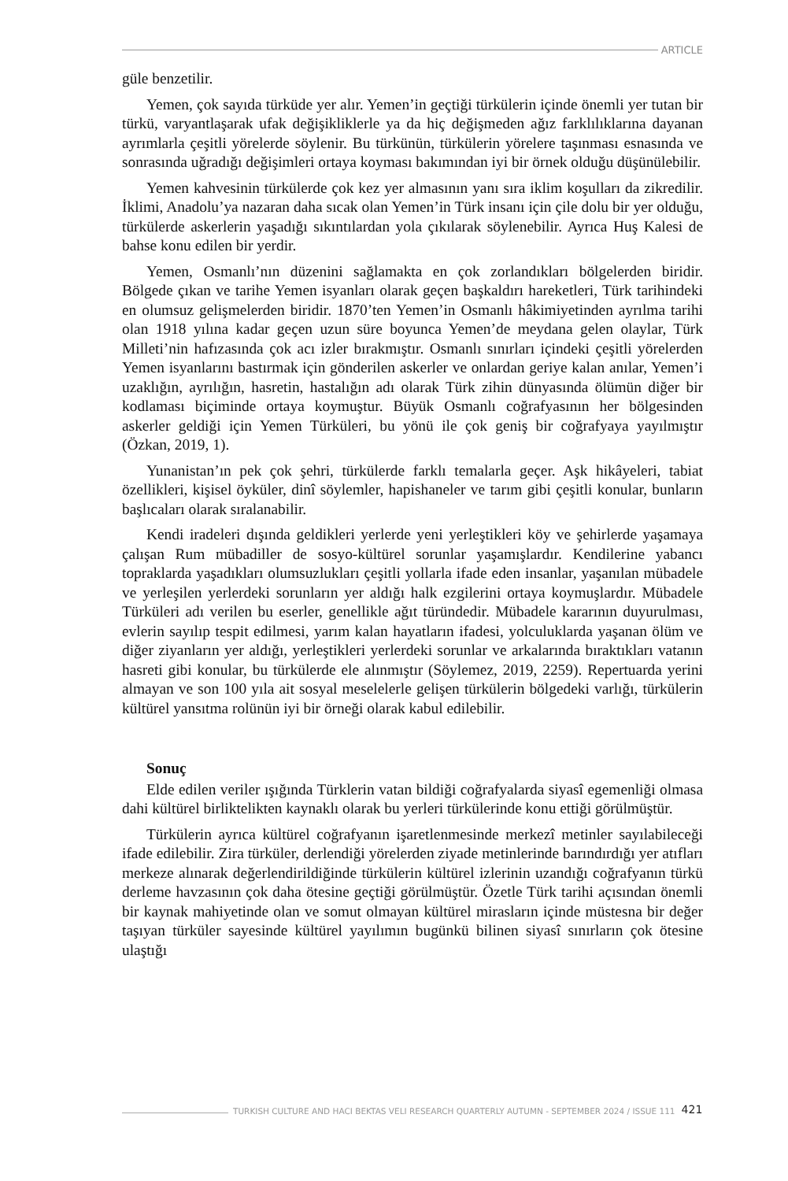ARTICLE
güle benzetilir.
Yemen, çok sayıda türküde yer alır. Yemen’in geçtiği türkülerin içinde önemli yer tutan bir türkü, varyantlaşarak ufak değişikliklerle ya da hiç değişmeden ağız farklılıklarına dayanan ayrımlarla çeşitli yörelerde söylenir. Bu türkünün, türkülerin yörelere taşınması esnasında ve sonrasında uğradığı değişimleri ortaya koyması bakımından iyi bir örnek olduğu düşünülebilir.
Yemen kahvesinin türkülerde çok kez yer almasının yanı sıra iklim koşulları da zikredilir. İklimi, Anadolu’ya nazaran daha sıcak olan Yemen’in Türk insanı için çile dolu bir yer olduğu, türkülerde askerlerin yaşadığı sıkıntılardan yola çıkılarak söylenebilir. Ayrıca Huş Kalesi de bahse konu edilen bir yerdir.
Yemen, Osmanlı’nın düzenini sağlamakta en çok zorlandıkları bölgelerden biridir. Bölgede çıkan ve tarihe Yemen isyanları olarak geçen başkaldırı hareketleri, Türk tarihindeki en olumsuz gelişmelerden biridir. 1870’ten Yemen’in Osmanlı hâkimiyetinden ayrılma tarihi olan 1918 yılına kadar geçen uzun süre boyunca Yemen’de meydana gelen olaylar, Türk Milleti’nin hafızasında çok acı izler bırakmıştır. Osmanlı sınırları içindeki çeşitli yörelerden Yemen isyanlarını bastırmak için gönderilen askerler ve onlardan geriye kalan anılar, Yemen’i uzaklığın, ayrılığın, hasretin, hastalığın adı olarak Türk zihin dünyasında ölümün diğer bir kodlaması biçiminde ortaya koymuştur. Büyük Osmanlı coğrafyasının her bölgesinden askerler geldiği için Yemen Türküleri, bu yönü ile çok geniş bir coğrafyaya yayılmıştır (Özkan, 2019, 1).
Yunanistan’ın pek çok şehri, türkülerde farklı temalarla geçer. Aşk hikâyeleri, tabiat özellikleri, kişisel öyküler, dinî söylemler, hapishaneler ve tarım gibi çeşitli konular, bunların başlıcaları olarak sıralanabilir.
Kendi iradeleri dışında geldikleri yerlerde yeni yerleştikleri köy ve şehirlerde yaşamaya çalışan Rum mübadiller de sosyo-kültürel sorunlar yaşamışlardır. Kendilerine yabancı topraklarda yaşadıkları olumsuzlukları çeşitli yollarla ifade eden insanlar, yaşanılan mübadele ve yerleşilen yerlerdeki sorunların yer aldığı halk ezgilerini ortaya koymuşlardır. Mübadele Türküleri adı verilen bu eserler, genellikle ağıt türündedir. Mübadele kararının duyurulması, evlerin sayılıp tespit edilmesi, yarım kalan hayatların ifadesi, yolculuklarda yaşanan ölüm ve diğer ziyanların yer aldığı, yerleştikleri yerlerdeki sorunlar ve arkalarında bıraktıkları vatanın hasreti gibi konular, bu türkülerde ele alınmıştır (Söylemez, 2019, 2259). Repertuarda yerini almayan ve son 100 yıla ait sosyal meselelerle gelişen türkülerin bölgedeki varlığı, türkülerin kültürel yansıtma rolünün iyi bir örneği olarak kabul edilebilir.
Sonuç
Elde edilen veriler ışığında Türklerin vatan bildiği coğrafyalarda siyasî egemenliği olmasa dahi kültürel birliktelikten kaynaklı olarak bu yerleri türkülerinde konu ettiği görülmüştür.
Türkülerin ayrıca kültürel coğrafyanın işaretlenmesinde merkezî metinler sayılabileceği ifade edilebilir. Zira türküler, derlendiği yörelerden ziyade metinlerinde barındırdığı yer atıfları merkeze alınarak değerlendirildiğinde türkülerin kültürel izlerinin uzandığı coğrafyanın türkü derleme havzasının çok daha ötesine geçtiği görülmüştür. Özetle Türk tarihi açısından önemli bir kaynak mahiyetinde olan ve somut olmayan kültürel mirasların içinde müstesna bir değer taşıyan türküler sayesinde kültürel yayılımın bugünkü bilinen siyasî sınırların çok ötesine ulaştığı
TURKISH CULTURE AND HACI BEKTAS VELI RESEARCH QUARTERLY AUTUMN - SEPTEMBER 2024 / ISSUE 111 421